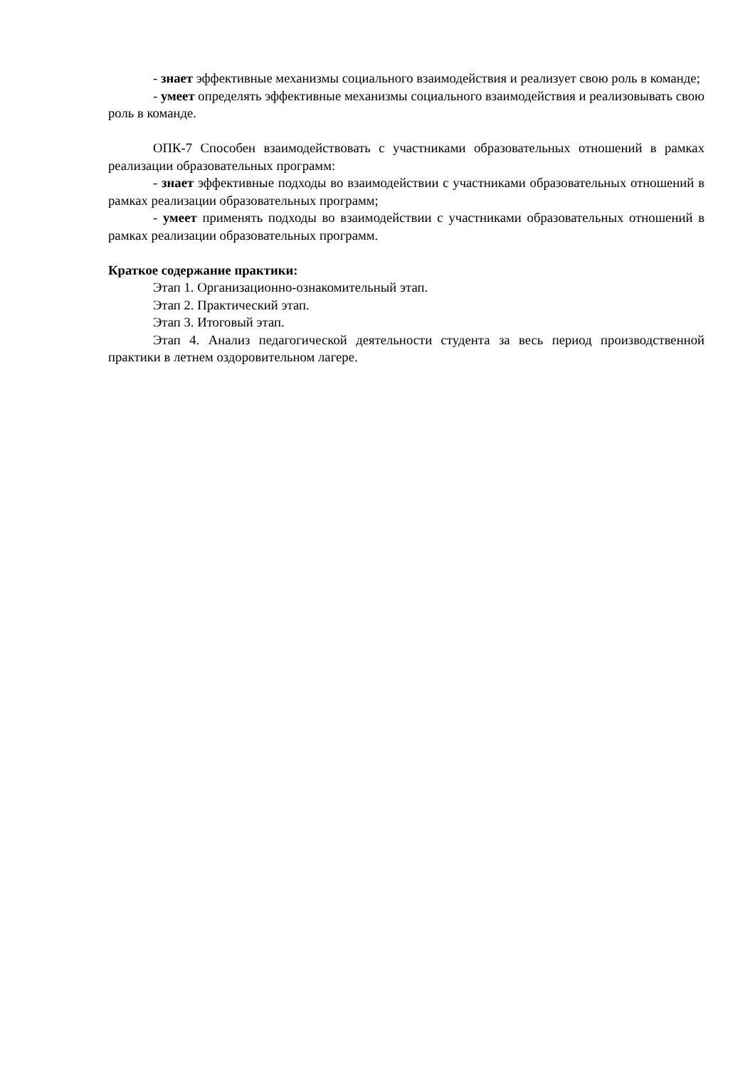- знает эффективные механизмы социального взаимодействия и реализует свою роль в команде;
- умеет определять эффективные механизмы социального взаимодействия и реализовывать свою роль в команде.
ОПК-7 Способен взаимодействовать с участниками образовательных отношений в рамках реализации образовательных программ:
- знает эффективные подходы во взаимодействии с участниками образовательных отношений в рамках реализации образовательных программ;
- умеет применять подходы во взаимодействии с участниками образовательных отношений в рамках реализации образовательных программ.
Краткое содержание практики:
Этап 1. Организационно-ознакомительный этап.
Этап 2. Практический этап.
Этап 3. Итоговый этап.
Этап 4. Анализ педагогической деятельности студента за весь период производственной практики в летнем оздоровительном лагере.